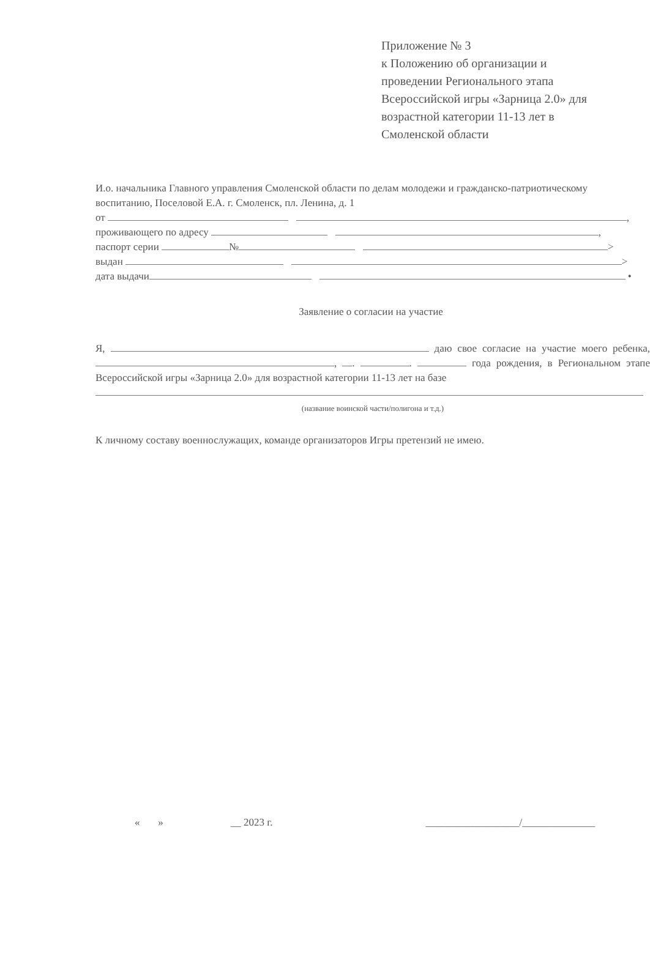Приложение № 3
к Положению об организации и
проведении Регионального этапа
Всероссийской игры «Зарница 2.0» для
возрастной категории 11-13 лет в
Смоленской области
И.о. начальника Главного управления Смоленской области по делам молодежи и гражданско-патриотическому воспитанию, Поселовой Е.А. г. Смоленск, пл. Ленина, д. 1
от ,
проживающего по адресу ,
паспорт серии № >
выдан >
дата выдачи •
Заявление о согласии на участие
Я, даю свое согласие на участие моего ребенка, , . . года рождения, в Региональном этапе Всероссийской игры «Зарница 2.0» для возрастной категории 11-13 лет на базе
(название воинской части/полигона и т.д.)
К личному составу военнослужащих, команде организаторов Игры претензий не имею.
« » __ 2023 г. __________________/______________